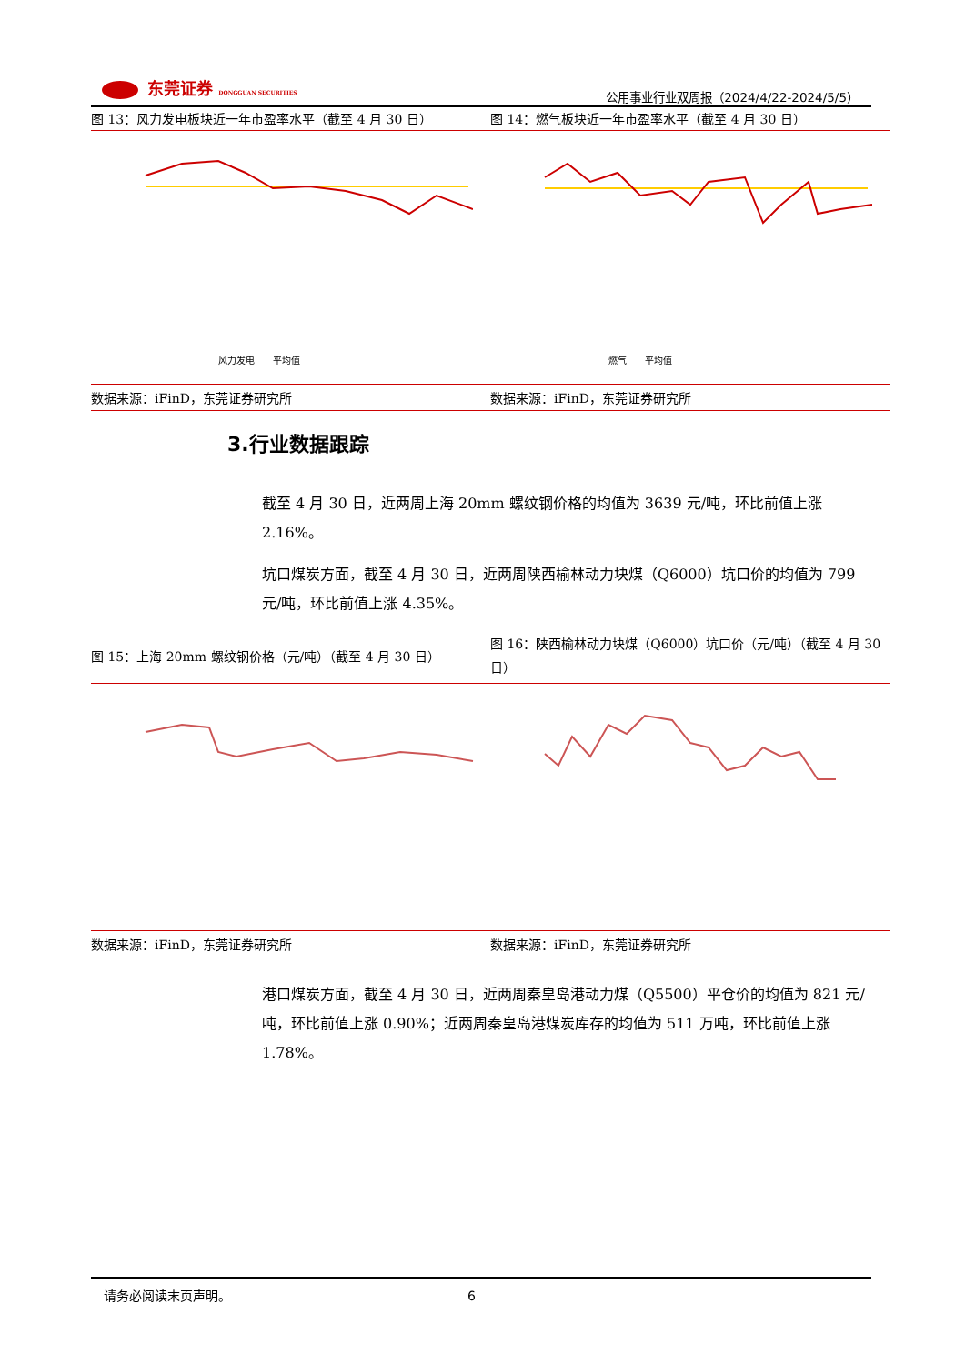东莞证券 DONGGUAN SECURITIES
公用事业行业双周报（2024/4/22-2024/5/5）
图 13：风力发电板块近一年市盈率水平（截至 4 月 30 日） 图 14：燃气板块近一年市盈率水平（截至 4 月 30 日）
风力发电　　平均值
燃气　　平均值
数据来源：iFinD，东莞证券研究所 数据来源：iFinD，东莞证券研究所
3.行业数据跟踪
截至 4 月 30 日，近两周上海 20mm 螺纹钢价格的均值为 3639 元/吨，环比前值上涨 2.16%。
坑口煤炭方面，截至 4 月 30 日，近两周陕西榆林动力块煤（Q6000）坑口价的均值为 799 元/吨，环比前值上涨 4.35%。
图 15：上海 20mm 螺纹钢价格（元/吨）（截至 4 月 30 日）
图 16：陕西榆林动力块煤（Q6000）坑口价（元/吨）（截至 4 月 30 日）
数据来源：iFinD，东莞证券研究所 数据来源：iFinD，东莞证券研究所
港口煤炭方面，截至 4 月 30 日，近两周秦皇岛港动力煤（Q5500）平仓价的均值为 821 元/吨，环比前值上涨 0.90%；近两周秦皇岛港煤炭库存的均值为 511 万吨，环比前值上涨 1.78%。
请务必阅读末页声明。 6